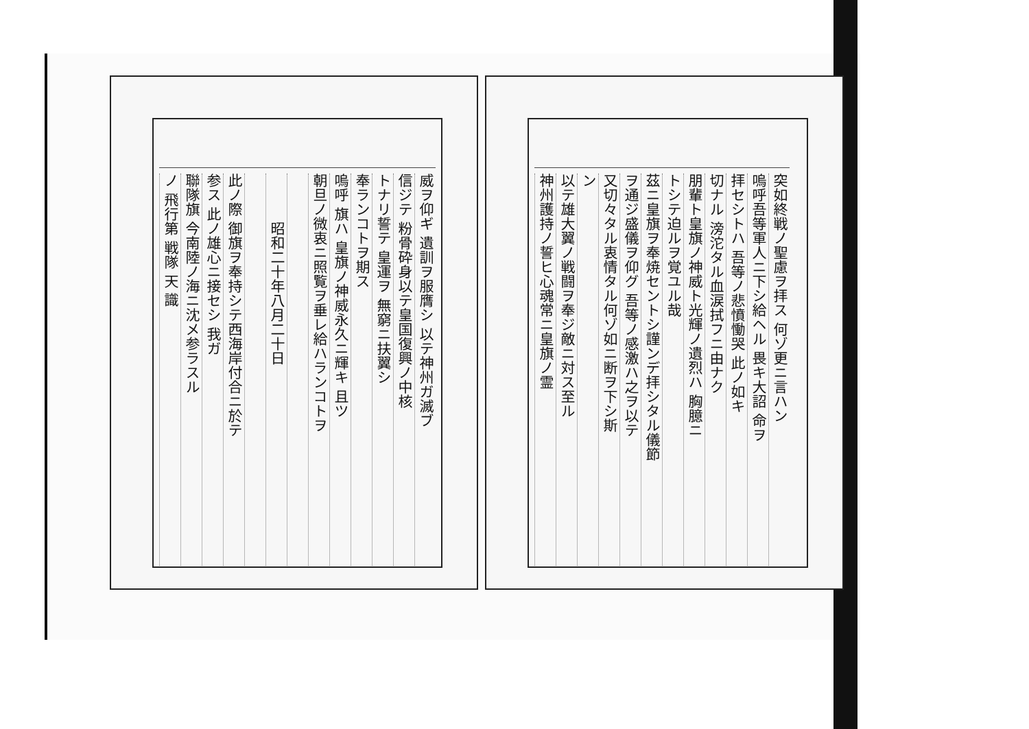突如終戦ノ聖慮ヲ拝ス 何ゾ更ニ言ハン
嗚呼吾等軍人ニ下シ給ヘル 畏キ大詔 命ヲ
拝セシトハ 吾等ノ悲憤慟哭 此ノ如キ
切ナル 滂沱タル血涙拭フニ由ナク
朋輩ト皇旗ノ神威ト光輝ノ遺烈ハ 胸臆ニ
トシテ迫ルヲ覚ユル哉
茲ニ皇旗ヲ奉焼セントシ謹ンデ拝シタル儀節
ヲ通ジ盛儀ヲ仰グ 吾等ノ感激ハ之ヲ以テ
又切々タル衷情タル何ゾ如ニ断ヲ下シ斯
ン
以テ雄大翼ノ戦闘ヲ奉ジ敵ニ対ス至ル
神州護持ノ誓ヒ心魂常ニ皇旗ノ霊
威ヲ仰ギ 遺訓ヲ服膺シ 以テ神州ガ滅ブ
信ジテ 粉骨砕身以テ皇国復興ノ中核
トナリ誓テ 皇運ヲ 無窮ニ扶翼シ
奉ランコトヲ期ス
嗚呼 旗ハ 皇旗ノ神威永久ニ輝キ 且ツ
朝旦ノ微衷ニ照覧ヲ垂レ給ハランコトヲ
昭和二十年八月二十日
此ノ際 御旗ヲ奉持シテ西海岸付合ニ於テ
参ス 此ノ雄心ニ接セシ 我ガ
聯隊旗 今南陸ノ海ニ沈メ参ラスル
ノ 飛行第 戦隊 天 識